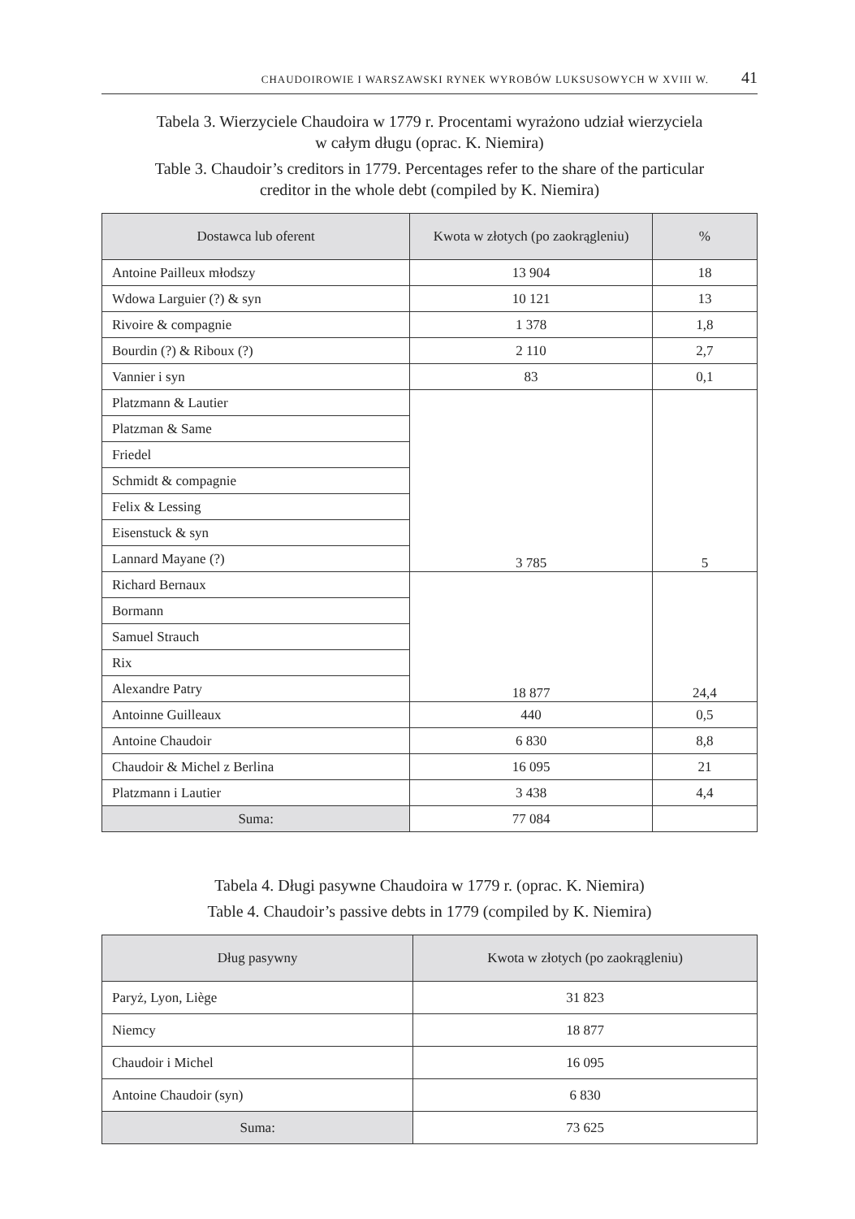CHAUDOIROWIE I WARSZAWSKI RYNEK WYROBÓW LUKSUSOWYCH W XVIII W. 41
Tabela 3. Wierzyciele Chaudoira w 1779 r. Procentami wyrażono udział wierzyciela
w całym długu (oprac. K. Niemira)
Table 3. Chaudoir’s creditors in 1779. Percentages refer to the share of the particular
creditor in the whole debt (compiled by K. Niemira)
| Dostawca lub oferent | Kwota w złotych (po zaokrągleniu) | % |
| --- | --- | --- |
| Antoine Pailleux młodszy | 13 904 | 18 |
| Wdowa Larguier (?) & syn | 10 121 | 13 |
| Rivoire & compagnie | 1 378 | 1,8 |
| Bourdin (?) & Riboux (?) | 2 110 | 2,7 |
| Vannier i syn | 83 | 0,1 |
| Platzmann & Lautier | 3 785 | 5 |
| Platzman & Same | | |
| Friedel | | |
| Schmidt & compagnie | | |
| Felix & Lessing | | |
| Eisenstuck & syn | | |
| Lannard Mayane (?) | | |
| Richard Bernaux | 18 877 | 24,4 |
| Bormann | | |
| Samuel Strauch | | |
| Rix | | |
| Alexandre Patry | | |
| Antoinne Guilleaux | 440 | 0,5 |
| Antoine Chaudoir | 6 830 | 8,8 |
| Chaudoir & Michel z Berlina | 16 095 | 21 |
| Platzmann i Lautier | 3 438 | 4,4 |
| Suma: | 77 084 | |
Tabela 4. Długi pasywne Chaudoira w 1779 r. (oprac. K. Niemira)
Table 4. Chaudoir’s passive debts in 1779 (compiled by K. Niemira)
| Dług pasywny | Kwota w złotych (po zaokrągleniu) |
| --- | --- |
| Paryż, Lyon, Liège | 31 823 |
| Niemcy | 18 877 |
| Chaudoir i Michel | 16 095 |
| Antoine Chaudoir (syn) | 6 830 |
| Suma: | 73 625 |